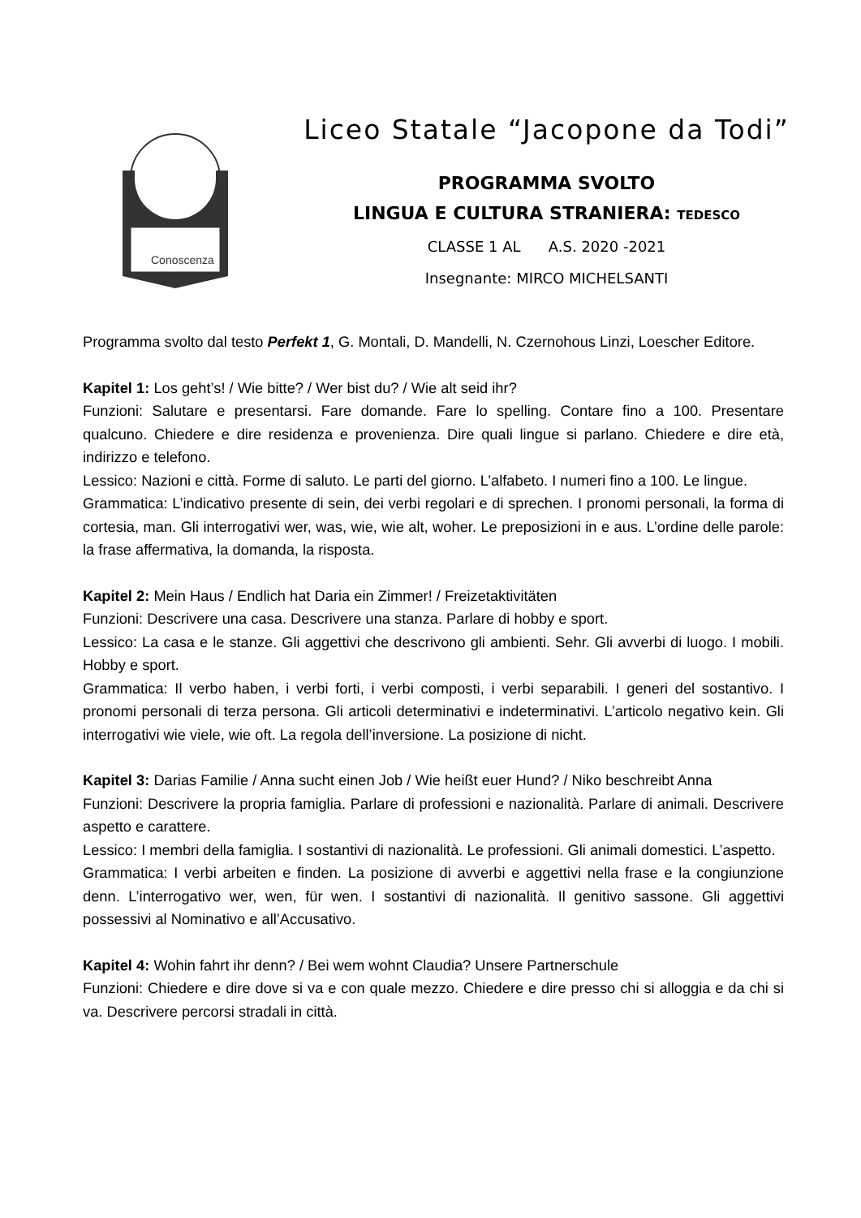Conoscenza
Liceo Statale “Jacopone da Todi”
PROGRAMMA SVOLTO
LINGUA E CULTURA STRANIERA: TEDESCO
CLASSE 1 AL A.S. 2020 -2021
Insegnante: MIRCO MICHELSANTI
Programma svolto dal testo Perfekt 1, G. Montali, D. Mandelli, N. Czernohous Linzi, Loescher Editore.
Kapitel 1: Los geht’s! / Wie bitte? / Wer bist du? / Wie alt seid ihr?
Funzioni: Salutare e presentarsi. Fare domande. Fare lo spelling. Contare fino a 100. Presentare qualcuno. Chiedere e dire residenza e provenienza. Dire quali lingue si parlano. Chiedere e dire età, indirizzo e telefono.
Lessico: Nazioni e città. Forme di saluto. Le parti del giorno. L’alfabeto. I numeri fino a 100. Le lingue.
Grammatica: L’indicativo presente di sein, dei verbi regolari e di sprechen. I pronomi personali, la forma di cortesia, man. Gli interrogativi wer, was, wie, wie alt, woher. Le preposizioni in e aus. L’ordine delle parole: la frase affermativa, la domanda, la risposta.
Kapitel 2: Mein Haus / Endlich hat Daria ein Zimmer! / Freizetaktivitäten
Funzioni: Descrivere una casa. Descrivere una stanza. Parlare di hobby e sport.
Lessico: La casa e le stanze. Gli aggettivi che descrivono gli ambienti. Sehr. Gli avverbi di luogo. I mobili. Hobby e sport.
Grammatica: Il verbo haben, i verbi forti, i verbi composti, i verbi separabili. I generi del sostantivo. I pronomi personali di terza persona. Gli articoli determinativi e indeterminativi. L’articolo negativo kein. Gli interrogativi wie viele, wie oft. La regola dell’inversione. La posizione di nicht.
Kapitel 3: Darias Familie / Anna sucht einen Job / Wie heißt euer Hund? / Niko beschreibt Anna
Funzioni: Descrivere la propria famiglia. Parlare di professioni e nazionalità. Parlare di animali. Descrivere aspetto e carattere.
Lessico: I membri della famiglia. I sostantivi di nazionalità. Le professioni. Gli animali domestici. L’aspetto.
Grammatica: I verbi arbeiten e finden. La posizione di avverbi e aggettivi nella frase e la congiunzione denn. L’interrogativo wer, wen, für wen. I sostantivi di nazionalità. Il genitivo sassone. Gli aggettivi possessivi al Nominativo e all’Accusativo.
Kapitel 4: Wohin fahrt ihr denn? / Bei wem wohnt Claudia? Unsere Partnerschule
Funzioni: Chiedere e dire dove si va e con quale mezzo. Chiedere e dire presso chi si alloggia e da chi si va. Descrivere percorsi stradali in città.